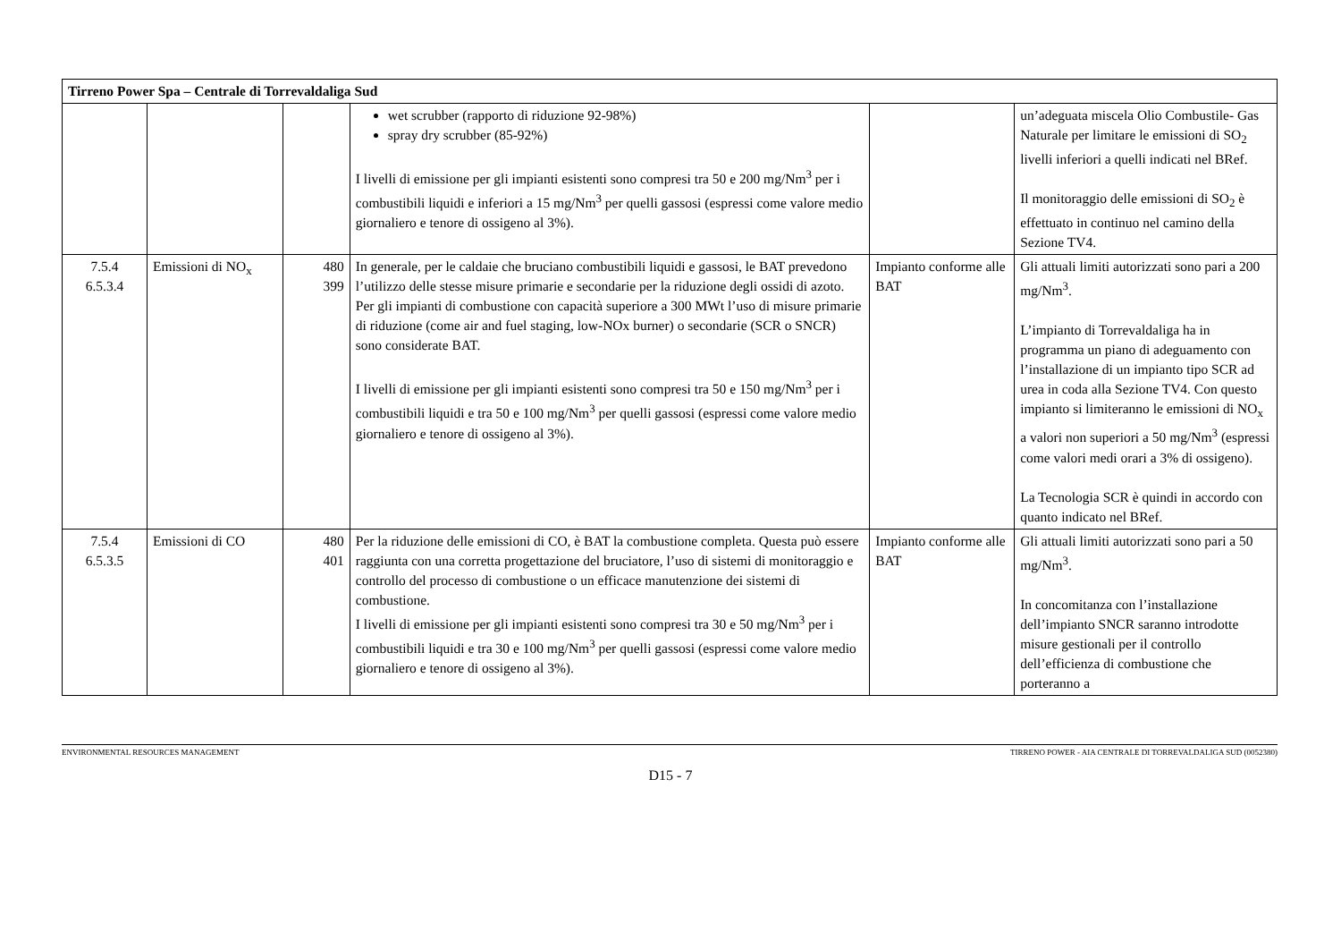| Tirreno Power Spa – Centrale di Torrevaldaliga Sud | | | | | |
| --- | --- | --- | --- | --- | --- |
| | | | wet scrubber (rapporto di riduzione 92-98%) spray dry scrubber (85-92%) I livelli di emissione per gli impianti esistenti sono compresi tra 50 e 200 mg/Nm<sup>3</sup> per i combustibili liquidi e inferiori a 15 mg/Nm<sup>3</sup> per quelli gassosi (espressi come valore medio giornaliero e tenore di ossigeno al 3%). | | un’adeguata miscela Olio Combustile- Gas Naturale per limitare le emissioni di SO<sub>2</sub> livelli inferiori a quelli indicati nel BRef. Il monitoraggio delle emissioni di SO<sub>2</sub> è effettuato in continuo nel camino della Sezione TV4. |
| 7.5.4 6.5.3.4 | Emissioni di NO<sub>x</sub> | 480 399 | In generale, per le caldaie che bruciano combustibili liquidi e gassosi, le BAT prevedono l’utilizzo delle stesse misure primarie e secondarie per la riduzione degli ossidi di azoto. Per gli impianti di combustione con capacità superiore a 300 MWt l’uso di misure primarie di riduzione (come air and fuel staging, low-NOx burner) o secondarie (SCR o SNCR) sono considerate BAT. I livelli di emissione per gli impianti esistenti sono compresi tra 50 e 150 mg/Nm<sup>3</sup> per i combustibili liquidi e tra 50 e 100 mg/Nm<sup>3</sup> per quelli gassosi (espressi come valore medio giornaliero e tenore di ossigeno al 3%). | Impianto conforme alle BAT | Gli attuali limiti autorizzati sono pari a 200 mg/Nm<sup>3</sup>. L’impianto di Torrevaldaliga ha in programma un piano di adeguamento con l’installazione di un impianto tipo SCR ad urea in coda alla Sezione TV4. Con questo impianto si limiteranno le emissioni di NO<sub>x</sub> a valori non superiori a 50 mg/Nm<sup>3</sup> (espressi come valori medi orari a 3% di ossigeno). La Tecnologia SCR è quindi in accordo con quanto indicato nel BRef. |
| 7.5.4 6.5.3.5 | Emissioni di CO | 480 401 | Per la riduzione delle emissioni di CO, è BAT la combustione completa. Questa può essere raggiunta con una corretta progettazione del bruciatore, l’uso di sistemi di monitoraggio e controllo del processo di combustione o un efficace manutenzione dei sistemi di combustione. I livelli di emissione per gli impianti esistenti sono compresi tra 30 e 50 mg/Nm<sup>3</sup> per i combustibili liquidi e tra 30 e 100 mg/Nm<sup>3</sup> per quelli gassosi (espressi come valore medio giornaliero e tenore di ossigeno al 3%). | Impianto conforme alle BAT | Gli attuali limiti autorizzati sono pari a 50 mg/Nm<sup>3</sup>. In concomitanza con l’installazione dell’impianto SNCR saranno introdotte misure gestionali per il controllo dell’efficienza di combustione che porteranno a |
ENVIRONMENTAL RESOURCES MANAGEMENT TIRRENO POWER - AIA CENTRALE DI TORREVALDALIGA SUD (0052380)
D15 - 7